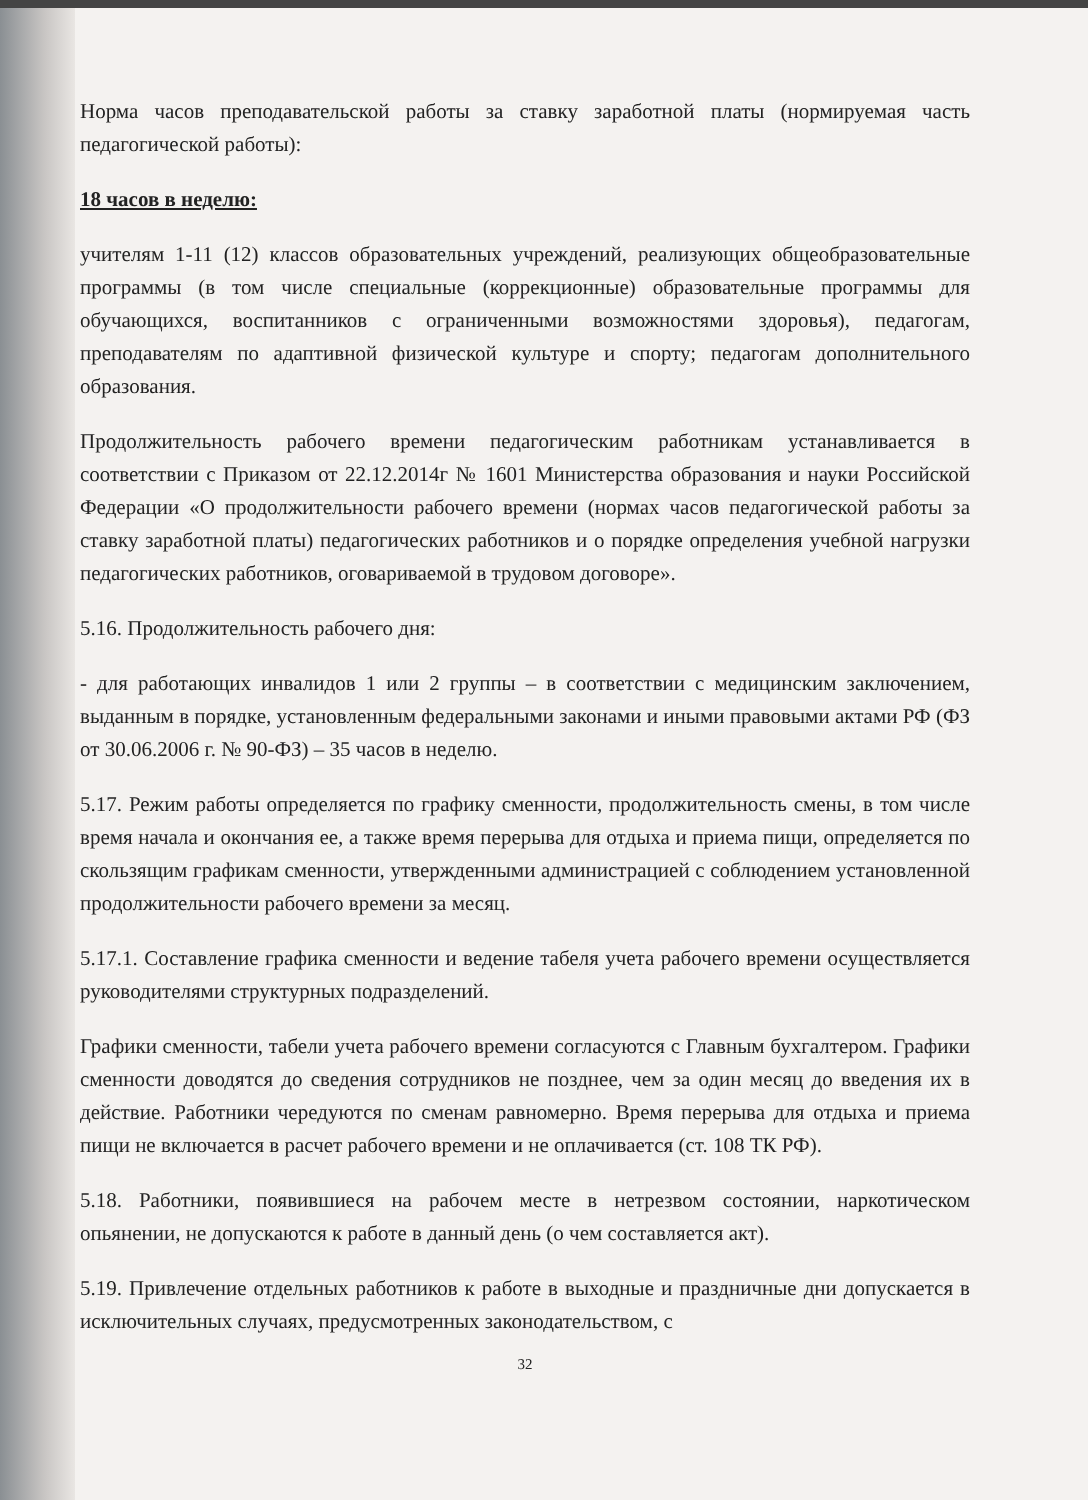Норма часов преподавательской работы за ставку заработной платы (нормируемая часть педагогической работы):
18 часов в неделю:
учителям 1-11 (12) классов образовательных учреждений, реализующих общеобразовательные программы (в том числе специальные (коррекционные) образовательные программы для обучающихся, воспитанников с ограниченными возможностями здоровья), педагогам, преподавателям по адаптивной физической культуре и спорту; педагогам дополнительного образования.
Продолжительность рабочего времени педагогическим работникам устанавливается в соответствии с Приказом от 22.12.2014г № 1601 Министерства образования и науки Российской Федерации «О продолжительности рабочего времени (нормах часов педагогической работы за ставку заработной платы) педагогических работников и о порядке определения учебной нагрузки педагогических работников, оговариваемой в трудовом договоре».
5.16. Продолжительность рабочего дня:
- для работающих инвалидов 1 или 2 группы – в соответствии с медицинским заключением, выданным в порядке, установленным федеральными законами и иными правовыми актами РФ (ФЗ от 30.06.2006 г. № 90-ФЗ) – 35 часов в неделю.
5.17. Режим работы определяется по графику сменности, продолжительность смены, в том числе время начала и окончания ее, а также время перерыва для отдыха и приема пищи, определяется по скользящим графикам сменности, утвержденными администрацией с соблюдением установленной продолжительности рабочего времени за месяц.
5.17.1. Составление графика сменности и ведение табеля учета рабочего времени осуществляется руководителями структурных подразделений.
Графики сменности, табели учета рабочего времени согласуются с Главным бухгалтером. Графики сменности доводятся до сведения сотрудников не позднее, чем за один месяц до введения их в действие. Работники чередуются по сменам равномерно. Время перерыва для отдыха и приема пищи не включается в расчет рабочего времени и не оплачивается (ст. 108 ТК РФ).
5.18. Работники, появившиеся на рабочем месте в нетрезвом состоянии, наркотическом опьянении, не допускаются к работе в данный день (о чем составляется акт).
5.19. Привлечение отдельных работников к работе в выходные и праздничные дни допускается в исключительных случаях, предусмотренных законодательством, с
32